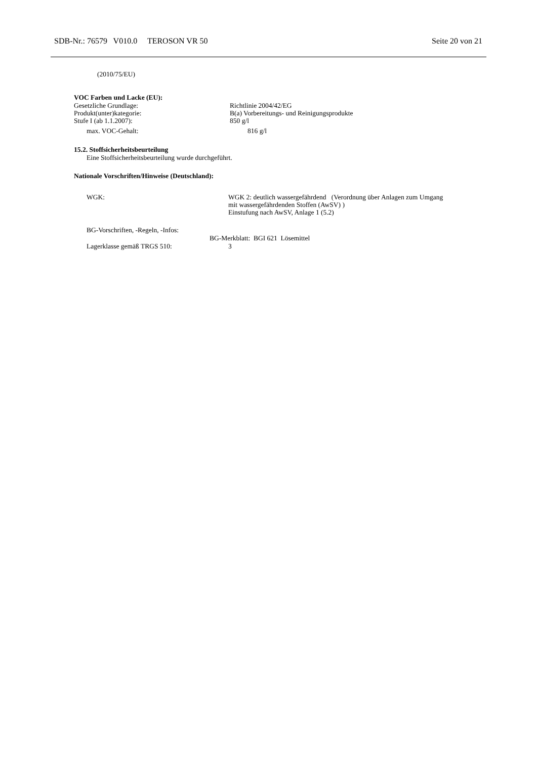SDB-Nr.: 76579 V010.0 TEROSON VR 50 Seite 20 von 21
(2010/75/EU)
VOC Farben und Lacke (EU):
Gesetzliche Grundlage: Richtlinie 2004/42/EG
Produkt(unter)kategorie: B(a) Vorbereitungs- und Reinigungsprodukte
Stufe I (ab 1.1.2007): 850 g/l
max. VOC-Gehalt: 816 g/l
15.2. Stoffsicherheitsbeurteilung
Eine Stoffsicherheitsbeurteilung wurde durchgeführt.
Nationale Vorschriften/Hinweise (Deutschland):
WGK: WGK 2: deutlich wassergefährdend (Verordnung über Anlagen zum Umgang
mit wassergefährdenden Stoffen (AwSV) )
Einstufung nach AwSV, Anlage 1 (5.2)
BG-Vorschriften, -Regeln, -Infos:
BG-Merkblatt: BGI 621 Lösemittel
Lagerklasse gemäß TRGS 510: 3